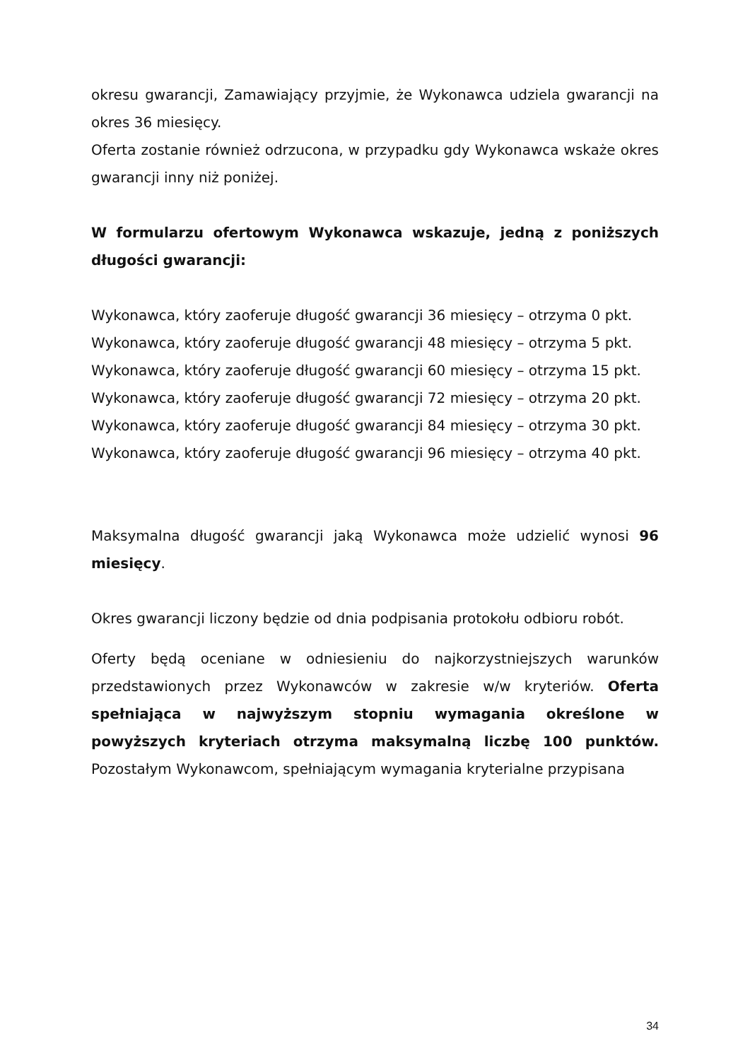okresu gwarancji, Zamawiający przyjmie, że Wykonawca udziela gwarancji na okres 36 miesięcy.
Oferta zostanie również odrzucona, w przypadku gdy Wykonawca wskaże okres gwarancji inny niż poniżej.
W formularzu ofertowym Wykonawca wskazuje, jedną z poniższych długości gwarancji:
Wykonawca, który zaoferuje długość gwarancji 36 miesięcy – otrzyma 0 pkt.
Wykonawca, który zaoferuje długość gwarancji 48 miesięcy – otrzyma 5 pkt.
Wykonawca, który zaoferuje długość gwarancji 60 miesięcy – otrzyma 15 pkt.
Wykonawca, który zaoferuje długość gwarancji 72 miesięcy – otrzyma 20 pkt.
Wykonawca, który zaoferuje długość gwarancji 84 miesięcy – otrzyma 30 pkt.
Wykonawca, który zaoferuje długość gwarancji 96 miesięcy – otrzyma 40 pkt.
Maksymalna długość gwarancji jaką Wykonawca może udzielić wynosi 96 miesięcy.
Okres gwarancji liczony będzie od dnia podpisania protokołu odbioru robót.
Oferty będą oceniane w odniesieniu do najkorzystniejszych warunków przedstawionych przez Wykonawców w zakresie w/w kryteriów. Oferta spełniająca w najwyższym stopniu wymagania określone w powyższych kryteriach otrzyma maksymalną liczbę 100 punktów. Pozostałym Wykonawcom, spełniającym wymagania kryterialne przypisana
34